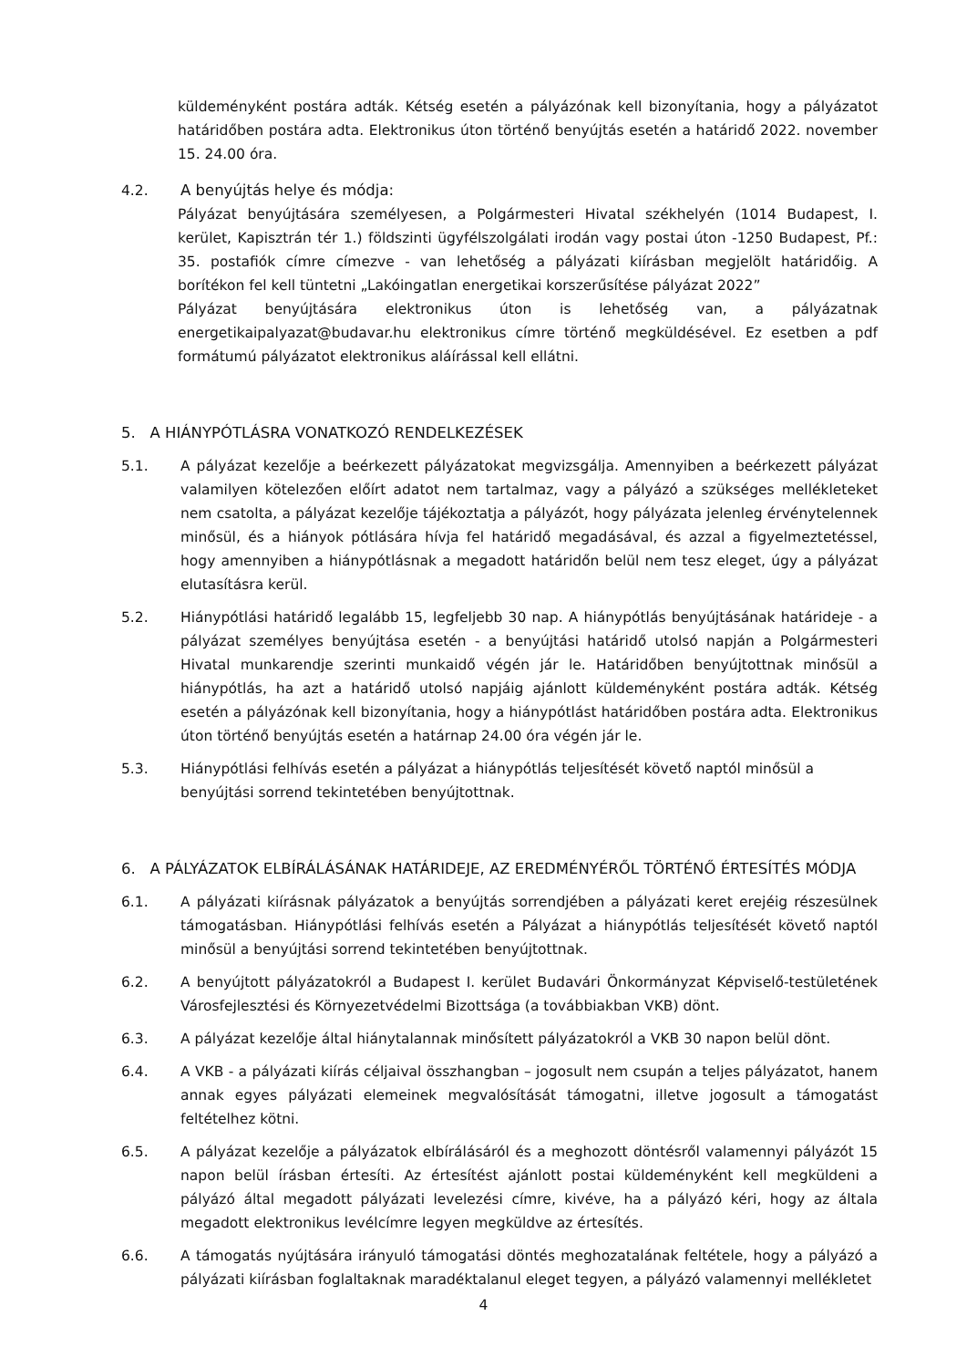küldeményként postára adták. Kétség esetén a pályázónak kell bizonyítania, hogy a pályázatot határidőben postára adta. Elektronikus úton történő benyújtás esetén a határidő 2022. november 15. 24.00 óra.
4.2. A benyújtás helye és módja:
Pályázat benyújtására személyesen, a Polgármesteri Hivatal székhelyén (1014 Budapest, I. kerület, Kapisztrán tér 1.) földszinti ügyfélszolgálati irodán vagy postai úton -1250 Budapest, Pf.: 35. postafiók címre címezve - van lehetőség a pályázati kiírásban megjelölt határidőig. A borítékon fel kell tüntetni „Lakóingatlan energetikai korszerűsítése pályázat 2022”
Pályázat benyújtására elektronikus úton is lehetőség van, a pályázatnak energetikaipalyazat@budavar.hu elektronikus címre történő megküldésével. Ez esetben a pdf formátumú pályázatot elektronikus aláírással kell ellátni.
5. A HIÁNYPÓTLÁSRA VONATKOZÓ RENDELKEZÉSEK
5.1. A pályázat kezelője a beérkezett pályázatokat megvizsgálja. Amennyiben a beérkezett pályázat valamilyen kötelezően előírt adatot nem tartalmaz, vagy a pályázó a szükséges mellékleteket nem csatolta, a pályázat kezelője tájékoztatja a pályázót, hogy pályázata jelenleg érvénytelennek minősül, és a hiányok pótlására hívja fel határidő megadásával, és azzal a figyelmeztetéssel, hogy amennyiben a hiánypótlásnak a megadott határidőn belül nem tesz eleget, úgy a pályázat elutasításra kerül.
5.2. Hiánypótlási határidő legalább 15, legfeljebb 30 nap. A hiánypótlás benyújtásának határideje - a pályázat személyes benyújtása esetén - a benyújtási határidő utolsó napján a Polgármesteri Hivatal munkarendje szerinti munkaidő végén jár le. Határidőben benyújtottnak minősül a hiánypótlás, ha azt a határidő utolsó napjáig ajánlott küldeményként postára adták. Kétség esetén a pályázónak kell bizonyítania, hogy a hiánypótlást határidőben postára adta. Elektronikus úton történő benyújtás esetén a határnap 24.00 óra végén jár le.
5.3. Hiánypótlási felhívás esetén a pályázat a hiánypótlás teljesítését követő naptól minősül a benyújtási sorrend tekintetében benyújtottnak.
6. A PÁLYÁZATOK ELBÍRÁLÁSÁNAK HATÁRIDEJE, AZ EREDMÉNYÉRŐL TÖRTÉNŐ ÉRTESÍTÉS MÓDJA
6.1. A pályázati kiírásnak pályázatok a benyújtás sorrendjében a pályázati keret erejéig részesülnek támogatásban. Hiánypótlási felhívás esetén a Pályázat a hiánypótlás teljesítését követő naptól minősül a benyújtási sorrend tekintetében benyújtottnak.
6.2. A benyújtott pályázatokról a Budapest I. kerület Budavári Önkormányzat Képviselő-testületének Városfejlesztési és Környezetvédelmi Bizottsága (a továbbiakban VKB) dönt.
6.3. A pályázat kezelője által hiánytalannak minősített pályázatokról a VKB 30 napon belül dönt.
6.4. A VKB - a pályázati kiírás céljaival összhangban – jogosult nem csupán a teljes pályázatot, hanem annak egyes pályázati elemeinek megvalósítását támogatni, illetve jogosult a támogatást feltételhez kötni.
6.5. A pályázat kezelője a pályázatok elbírálásáról és a meghozott döntésről valamennyi pályázót 15 napon belül írásban értesíti. Az értesítést ajánlott postai küldeményként kell megküldeni a pályázó által megadott pályázati levelezési címre, kivéve, ha a pályázó kéri, hogy az általa megadott elektronikus levélcímre legyen megküldve az értesítés.
6.6. A támogatás nyújtására irányuló támogatási döntés meghozatalának feltétele, hogy a pályázó a pályázati kiírásban foglaltaknak maradéktalanul eleget tegyen, a pályázó valamennyi mellékletet
4